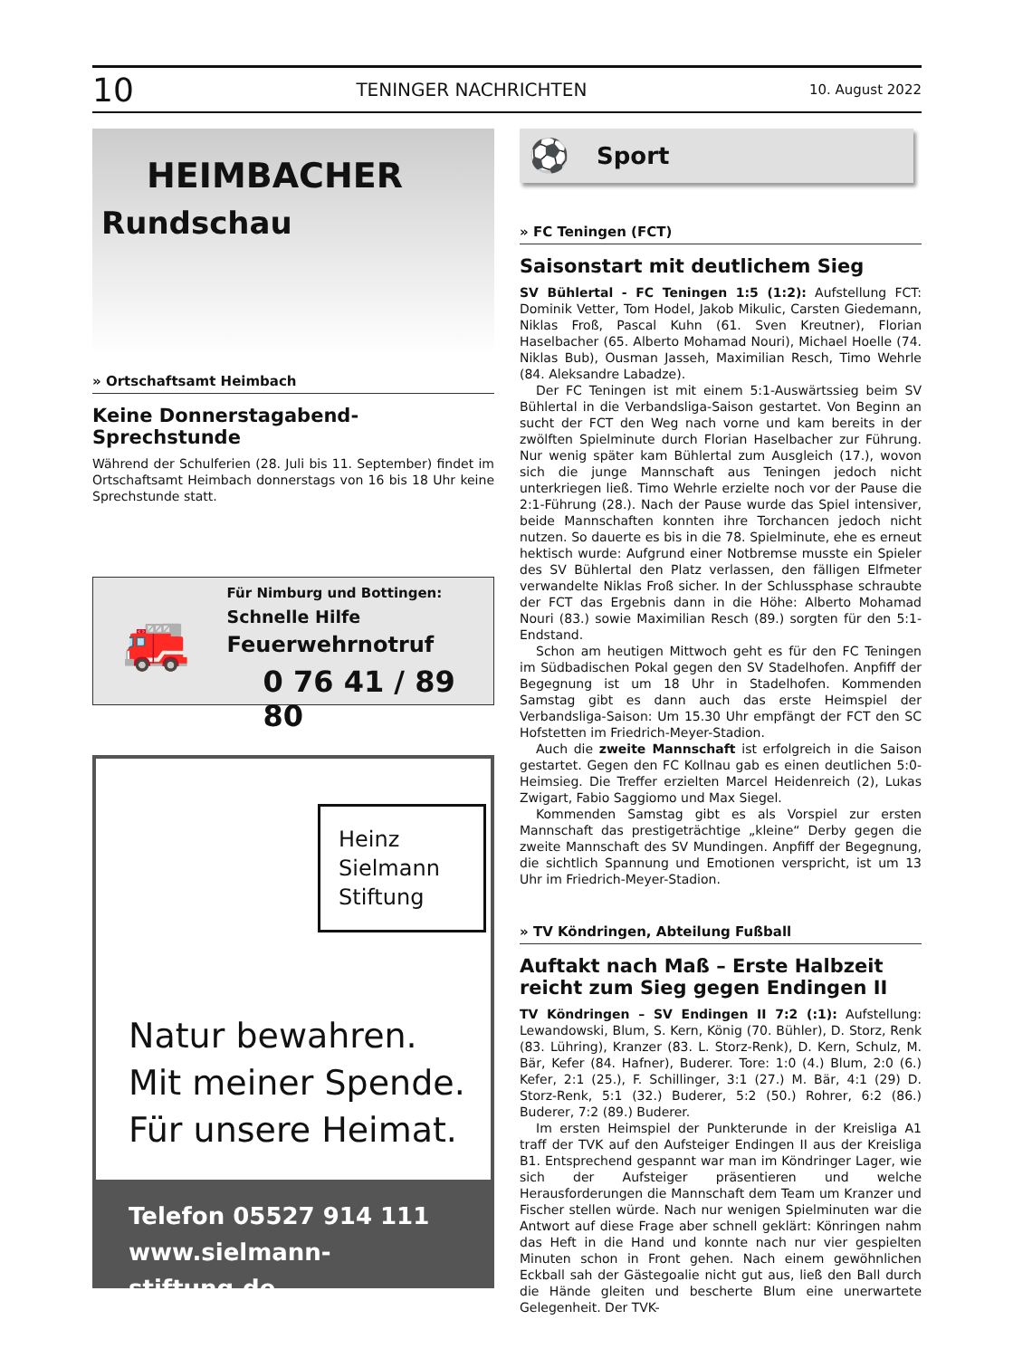10 TENINGER NACHRICHTEN 10. August 2022
HEIMBACHER
Rundschau
» Ortschaftsamt Heimbach
Keine Donnerstagabend-Sprechstunde
Während der Schulferien (28. Juli bis 11. September) findet im Ortschaftsamt Heimbach donnerstags von 16 bis 18 Uhr keine Sprechstunde statt.
🚒
Für Nimburg und Bottingen:
Schnelle Hilfe
Feuerwehrnotruf
0 76 41 / 89 80
Heinz Sielmann Stiftung
Natur bewahren.
Mit meiner Spende.
Für unsere Heimat.
Telefon 05527 914 111
www.sielmann-stiftung.de
⚽ Sport
» FC Teningen (FCT)
Saisonstart mit deutlichem Sieg
SV Bühlertal - FC Teningen 1:5 (1:2): Aufstellung FCT: Dominik Vetter, Tom Hodel, Jakob Mikulic, Carsten Giedemann, Niklas Froß, Pascal Kuhn (61. Sven Kreutner), Florian Haselbacher (65. Alberto Mohamad Nouri), Michael Hoelle (74. Niklas Bub), Ousman Jasseh, Maximilian Resch, Timo Wehrle (84. Aleksandre Labadze).
Der FC Teningen ist mit einem 5:1-Auswärtssieg beim SV Bühlertal in die Verbandsliga-Saison gestartet. Von Beginn an sucht der FCT den Weg nach vorne und kam bereits in der zwölften Spielminute durch Florian Haselbacher zur Führung. Nur wenig später kam Bühlertal zum Ausgleich (17.), wovon sich die junge Mannschaft aus Teningen jedoch nicht unterkriegen ließ. Timo Wehrle erzielte noch vor der Pause die 2:1-Führung (28.). Nach der Pause wurde das Spiel intensiver, beide Mannschaften konnten ihre Torchancen jedoch nicht nutzen. So dauerte es bis in die 78. Spielminute, ehe es erneut hektisch wurde: Aufgrund einer Notbremse musste ein Spieler des SV Bühlertal den Platz verlassen, den fälligen Elfmeter verwandelte Niklas Froß sicher. In der Schlussphase schraubte der FCT das Ergebnis dann in die Höhe: Alberto Mohamad Nouri (83.) sowie Maximilian Resch (89.) sorgten für den 5:1-Endstand.
Schon am heutigen Mittwoch geht es für den FC Teningen im Südbadischen Pokal gegen den SV Stadelhofen. Anpfiff der Begegnung ist um 18 Uhr in Stadelhofen. Kommenden Samstag gibt es dann auch das erste Heimspiel der Verbandsliga-Saison: Um 15.30 Uhr empfängt der FCT den SC Hofstetten im Friedrich-Meyer-Stadion.
Auch die zweite Mannschaft ist erfolgreich in die Saison gestartet. Gegen den FC Kollnau gab es einen deutlichen 5:0-Heimsieg. Die Treffer erzielten Marcel Heidenreich (2), Lukas Zwigart, Fabio Saggiomo und Max Siegel.
Kommenden Samstag gibt es als Vorspiel zur ersten Mannschaft das prestigeträchtige „kleine“ Derby gegen die zweite Mannschaft des SV Mundingen. Anpfiff der Begegnung, die sichtlich Spannung und Emotionen verspricht, ist um 13 Uhr im Friedrich-Meyer-Stadion.
» TV Köndringen, Abteilung Fußball
Auftakt nach Maß – Erste Halbzeit reicht zum Sieg gegen Endingen II
TV Köndringen – SV Endingen II 7:2 (:1): Aufstellung: Lewandowski, Blum, S. Kern, König (70. Bühler), D. Storz, Renk (83. Lühring), Kranzer (83. L. Storz-Renk), D. Kern, Schulz, M. Bär, Kefer (84. Hafner), Buderer. Tore: 1:0 (4.) Blum, 2:0 (6.) Kefer, 2:1 (25.), F. Schillinger, 3:1 (27.) M. Bär, 4:1 (29) D. Storz-Renk, 5:1 (32.) Buderer, 5:2 (50.) Rohrer, 6:2 (86.) Buderer, 7:2 (89.) Buderer.
Im ersten Heimspiel der Punkterunde in der Kreisliga A1 traff der TVK auf den Aufsteiger Endingen II aus der Kreisliga B1. Entsprechend gespannt war man im Köndringer Lager, wie sich der Aufsteiger präsentieren und welche Herausforderungen die Mannschaft dem Team um Kranzer und Fischer stellen würde. Nach nur wenigen Spielminuten war die Antwort auf diese Frage aber schnell geklärt: Könringen nahm das Heft in die Hand und konnte nach nur vier gespielten Minuten schon in Front gehen. Nach einem gewöhnlichen Eckball sah der Gästegoalie nicht gut aus, ließ den Ball durch die Hände gleiten und bescherte Blum eine unerwartete Gelegenheit. Der TVK-